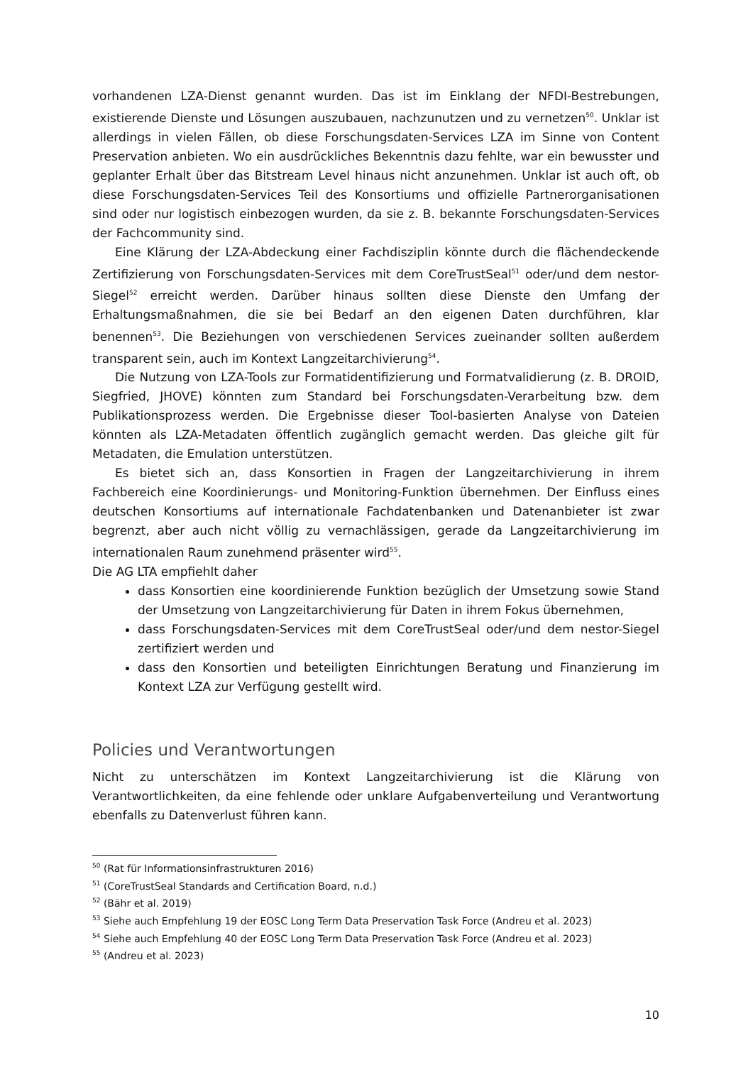vorhandenen LZA-Dienst genannt wurden. Das ist im Einklang der NFDI-Bestrebungen, existierende Dienste und Lösungen auszubauen, nachzunutzen und zu vernetzen<sup>50</sup>. Unklar ist allerdings in vielen Fällen, ob diese Forschungsdaten-Services LZA im Sinne von Content Preservation anbieten. Wo ein ausdrückliches Bekenntnis dazu fehlte, war ein bewusster und geplanter Erhalt über das Bitstream Level hinaus nicht anzunehmen. Unklar ist auch oft, ob diese Forschungsdaten-Services Teil des Konsortiums und offizielle Partnerorganisationen sind oder nur logistisch einbezogen wurden, da sie z. B. bekannte Forschungsdaten-Services der Fachcommunity sind.
Eine Klärung der LZA-Abdeckung einer Fachdisziplin könnte durch die flächendeckende Zertifizierung von Forschungsdaten-Services mit dem CoreTrustSeal<sup>51</sup> oder/und dem nestor-Siegel<sup>52</sup> erreicht werden. Darüber hinaus sollten diese Dienste den Umfang der Erhaltungsmaßnahmen, die sie bei Bedarf an den eigenen Daten durchführen, klar benennen<sup>53</sup>. Die Beziehungen von verschiedenen Services zueinander sollten außerdem transparent sein, auch im Kontext Langzeitarchivierung<sup>54</sup>.
Die Nutzung von LZA-Tools zur Formatidentifizierung und Formatvalidierung (z. B. DROID, Siegfried, JHOVE) könnten zum Standard bei Forschungsdaten-Verarbeitung bzw. dem Publikationsprozess werden. Die Ergebnisse dieser Tool-basierten Analyse von Dateien könnten als LZA-Metadaten öffentlich zugänglich gemacht werden. Das gleiche gilt für Metadaten, die Emulation unterstützen.
Es bietet sich an, dass Konsortien in Fragen der Langzeitarchivierung in ihrem Fachbereich eine Koordinierungs- und Monitoring-Funktion übernehmen. Der Einfluss eines deutschen Konsortiums auf internationale Fachdatenbanken und Datenanbieter ist zwar begrenzt, aber auch nicht völlig zu vernachlässigen, gerade da Langzeitarchivierung im internationalen Raum zunehmend präsenter wird<sup>55</sup>.
Die AG LTA empfiehlt daher
dass Konsortien eine koordinierende Funktion bezüglich der Umsetzung sowie Stand der Umsetzung von Langzeitarchivierung für Daten in ihrem Fokus übernehmen,
dass Forschungsdaten-Services mit dem CoreTrustSeal oder/und dem nestor-Siegel zertifiziert werden und
dass den Konsortien und beteiligten Einrichtungen Beratung und Finanzierung im Kontext LZA zur Verfügung gestellt wird.
Policies und Verantwortungen
Nicht zu unterschätzen im Kontext Langzeitarchivierung ist die Klärung von Verantwortlichkeiten, da eine fehlende oder unklare Aufgabenverteilung und Verantwortung ebenfalls zu Datenverlust führen kann.
<sup>50</sup> (Rat für Informationsinfrastrukturen 2016)
<sup>51</sup> (CoreTrustSeal Standards and Certification Board, n.d.)
<sup>52</sup> (Bähr et al. 2019)
<sup>53</sup> Siehe auch Empfehlung 19 der EOSC Long Term Data Preservation Task Force (Andreu et al. 2023)
<sup>54</sup> Siehe auch Empfehlung 40 der EOSC Long Term Data Preservation Task Force (Andreu et al. 2023)
<sup>55</sup> (Andreu et al. 2023)
10